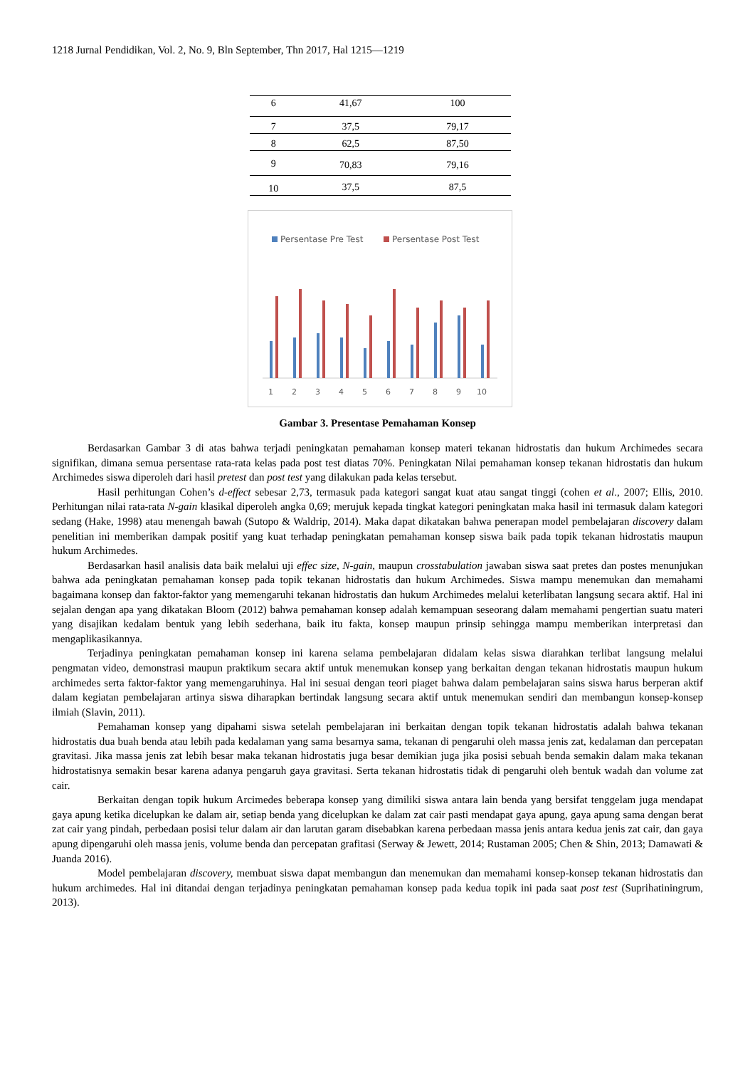1218 Jurnal Pendidikan, Vol. 2, No. 9, Bln September, Thn 2017, Hal 1215—1219
| 6 | 41,67 | 100 |
| 7 | 37,5 | 79,17 |
| 8 | 62,5 | 87,50 |
| 9 | 70,83 | 79,16 |
| 10 | 37,5 | 87,5 |
Persentase Pre Test
Persentase Post Test
1
2
3
4
5
6
7
8
9
10
Gambar 3. Presentase Pemahaman Konsep
Berdasarkan Gambar 3 di atas bahwa terjadi peningkatan pemahaman konsep materi tekanan hidrostatis dan hukum Archimedes secara signifikan, dimana semua persentase rata-rata kelas pada post test diatas 70%. Peningkatan Nilai pemahaman konsep tekanan hidrostatis dan hukum Archimedes siswa diperoleh dari hasil pretest dan post test yang dilakukan pada kelas tersebut.
Hasil perhitungan Cohen’s d-effect sebesar 2,73, termasuk pada kategori sangat kuat atau sangat tinggi (cohen et al., 2007; Ellis, 2010. Perhitungan nilai rata-rata N-gain klasikal diperoleh angka 0,69; merujuk kepada tingkat kategori peningkatan maka hasil ini termasuk dalam kategori sedang (Hake, 1998) atau menengah bawah (Sutopo & Waldrip, 2014). Maka dapat dikatakan bahwa penerapan model pembelajaran discovery dalam penelitian ini memberikan dampak positif yang kuat terhadap peningkatan pemahaman konsep siswa baik pada topik tekanan hidrostatis maupun hukum Archimedes.
Berdasarkan hasil analisis data baik melalui uji effec size, N-gain, maupun crosstabulation jawaban siswa saat pretes dan postes menunjukan bahwa ada peningkatan pemahaman konsep pada topik tekanan hidrostatis dan hukum Archimedes. Siswa mampu menemukan dan memahami bagaimana konsep dan faktor-faktor yang memengaruhi tekanan hidrostatis dan hukum Archimedes melalui keterlibatan langsung secara aktif. Hal ini sejalan dengan apa yang dikatakan Bloom (2012) bahwa pemahaman konsep adalah kemampuan seseorang dalam memahami pengertian suatu materi yang disajikan kedalam bentuk yang lebih sederhana, baik itu fakta, konsep maupun prinsip sehingga mampu memberikan interpretasi dan mengaplikasikannya.
Terjadinya peningkatan pemahaman konsep ini karena selama pembelajaran didalam kelas siswa diarahkan terlibat langsung melalui pengmatan video, demonstrasi maupun praktikum secara aktif untuk menemukan konsep yang berkaitan dengan tekanan hidrostatis maupun hukum archimedes serta faktor-faktor yang memengaruhinya. Hal ini sesuai dengan teori piaget bahwa dalam pembelajaran sains siswa harus berperan aktif dalam kegiatan pembelajaran artinya siswa diharapkan bertindak langsung secara aktif untuk menemukan sendiri dan membangun konsep-konsep ilmiah (Slavin, 2011).
Pemahaman konsep yang dipahami siswa setelah pembelajaran ini berkaitan dengan topik tekanan hidrostatis adalah bahwa tekanan hidrostatis dua buah benda atau lebih pada kedalaman yang sama besarnya sama, tekanan di pengaruhi oleh massa jenis zat, kedalaman dan percepatan gravitasi. Jika massa jenis zat lebih besar maka tekanan hidrostatis juga besar demikian juga jika posisi sebuah benda semakin dalam maka tekanan hidrostatisnya semakin besar karena adanya pengaruh gaya gravitasi. Serta tekanan hidrostatis tidak di pengaruhi oleh bentuk wadah dan volume zat cair.
Berkaitan dengan topik hukum Arcimedes beberapa konsep yang dimiliki siswa antara lain benda yang bersifat tenggelam juga mendapat gaya apung ketika dicelupkan ke dalam air, setiap benda yang dicelupkan ke dalam zat cair pasti mendapat gaya apung, gaya apung sama dengan berat zat cair yang pindah, perbedaan posisi telur dalam air dan larutan garam disebabkan karena perbedaan massa jenis antara kedua jenis zat cair, dan gaya apung dipengaruhi oleh massa jenis, volume benda dan percepatan grafitasi (Serway & Jewett, 2014; Rustaman 2005; Chen & Shin, 2013; Damawati & Juanda 2016).
Model pembelajaran discovery, membuat siswa dapat membangun dan menemukan dan memahami konsep-konsep tekanan hidrostatis dan hukum archimedes. Hal ini ditandai dengan terjadinya peningkatan pemahaman konsep pada kedua topik ini pada saat post test (Suprihatiningrum, 2013).